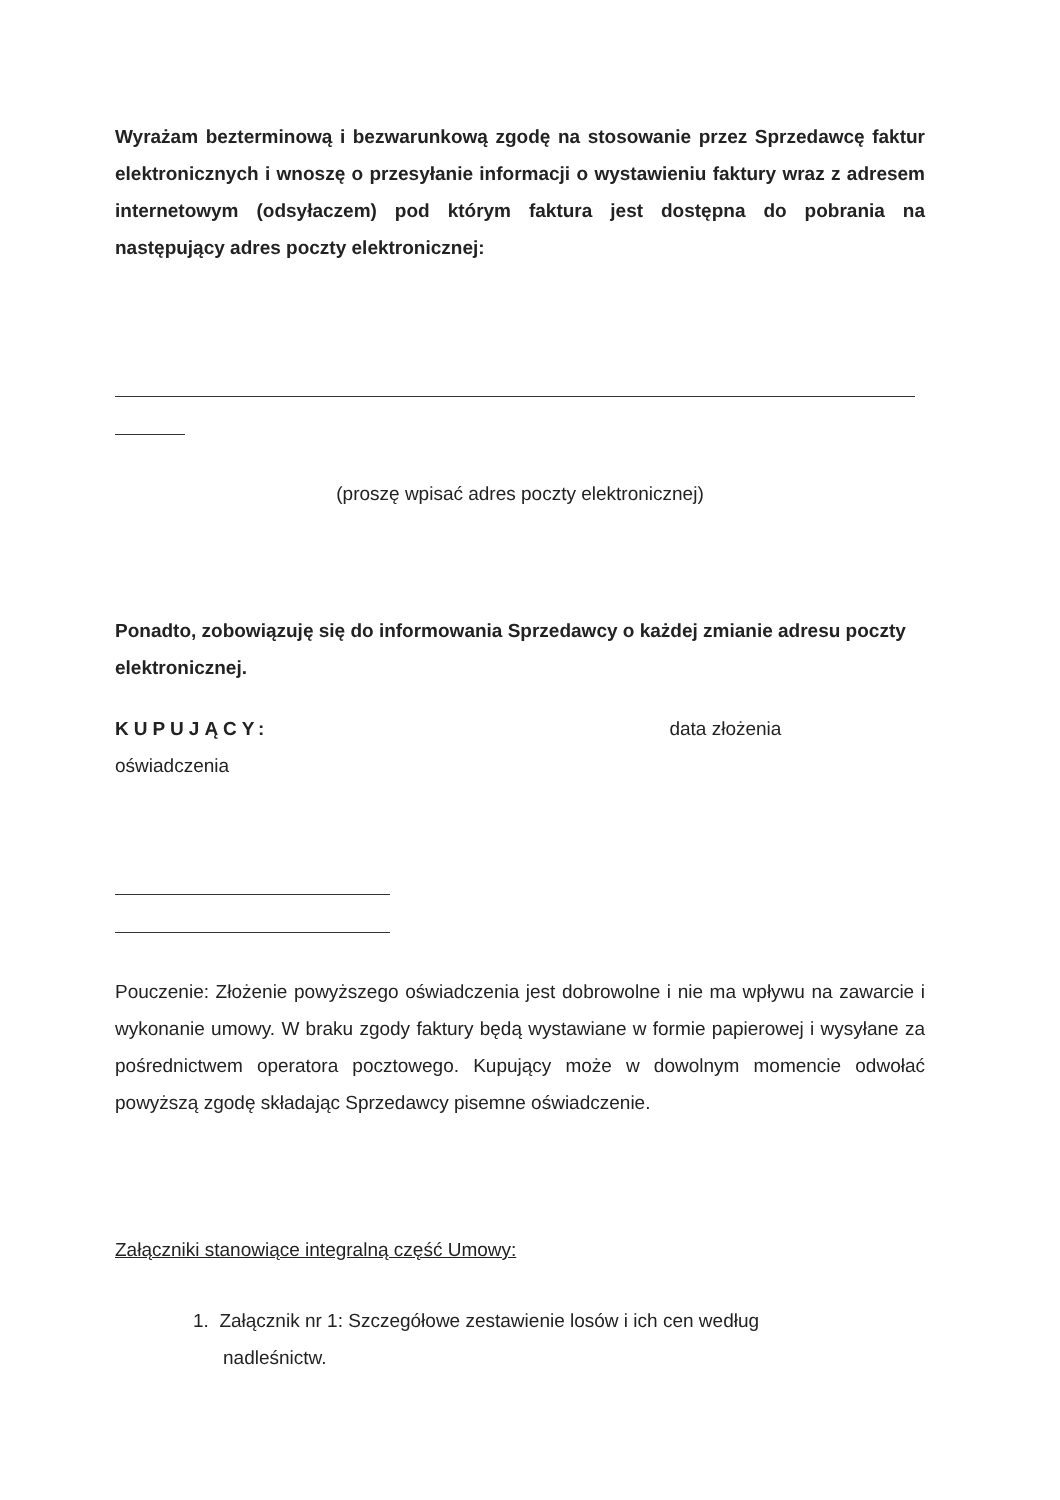Wyrażam bezterminową i bezwarunkową zgodę na stosowanie przez Sprzedawcę faktur elektronicznych i wnoszę o przesyłanie informacji o wystawieniu faktury wraz z adresem internetowym (odsyłaczem) pod którym faktura jest dostępna do pobrania na następujący adres poczty elektronicznej:
(proszę wpisać adres poczty elektronicznej)
Ponadto, zobowiązuję się do informowania Sprzedawcy o każdej zmianie adresu poczty elektronicznej.
KUPUJĄCY: data złożenia
oświadczenia
Pouczenie: Złożenie powyższego oświadczenia jest dobrowolne i nie ma wpływu na zawarcie i wykonanie umowy. W braku zgody faktury będą wystawiane w formie papierowej i wysyłane za pośrednictwem operatora pocztowego. Kupujący może w dowolnym momencie odwołać powyższą zgodę składając Sprzedawcy pisemne oświadczenie.
Załączniki stanowiące integralną część Umowy:
1. Załącznik nr 1: Szczegółowe zestawienie losów i ich cen według
nadleśnictw.